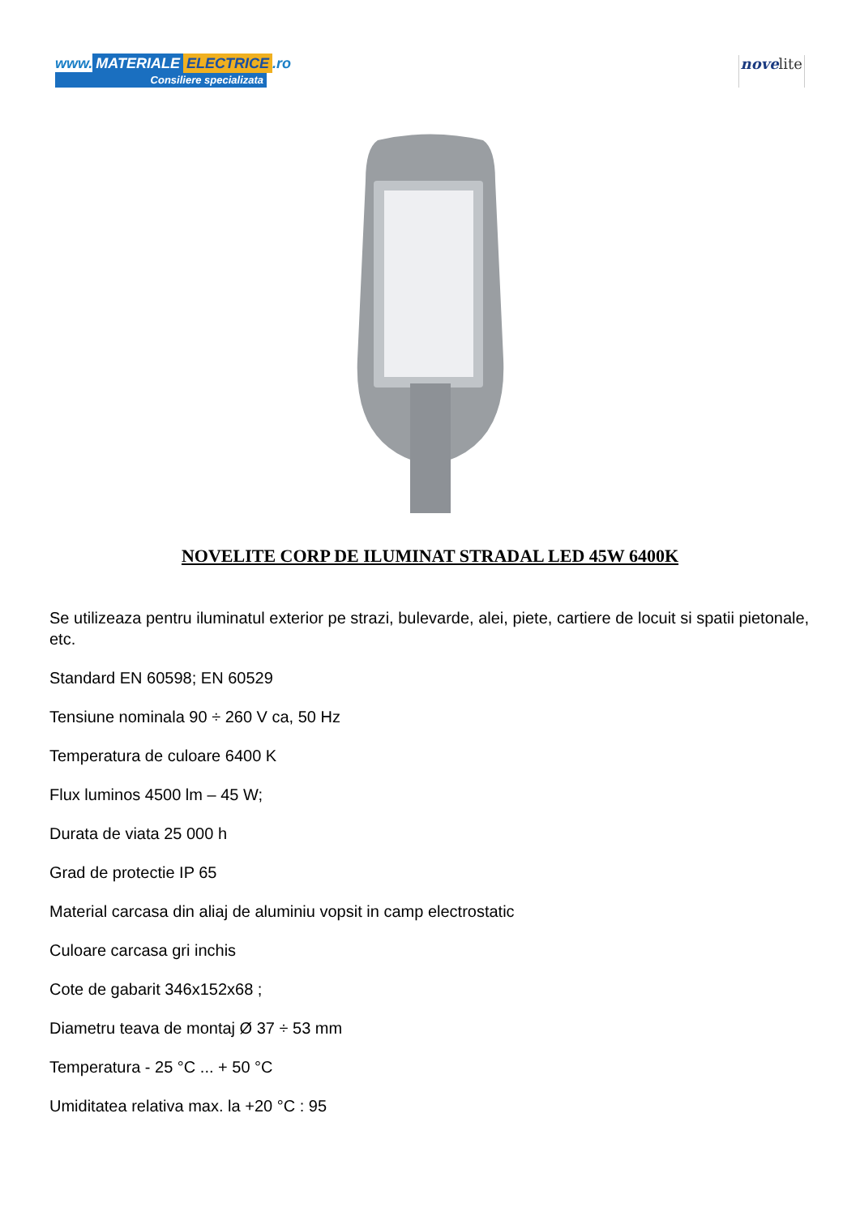www. MATERIALE ELECTRICE.ro
Consiliere specializata
novelite
NOVELITE CORP DE ILUMINAT STRADAL LED 45W 6400K
Se utilizeaza pentru iluminatul exterior pe strazi, bulevarde, alei, piete, cartiere de locuit si spatii pietonale, etc.
Standard EN 60598; EN 60529
Tensiune nominala 90 ÷ 260 V ca, 50 Hz
Temperatura de culoare 6400 K
Flux luminos 4500 lm – 45 W;
Durata de viata 25 000 h
Grad de protectie IP 65
Material carcasa din aliaj de aluminiu vopsit in camp electrostatic
Culoare carcasa gri inchis
Cote de gabarit 346x152x68 ;
Diametru teava de montaj Ø 37 ÷ 53 mm
Temperatura - 25 °C ... + 50 °C
Umiditatea relativa max. la +20 °C : 95